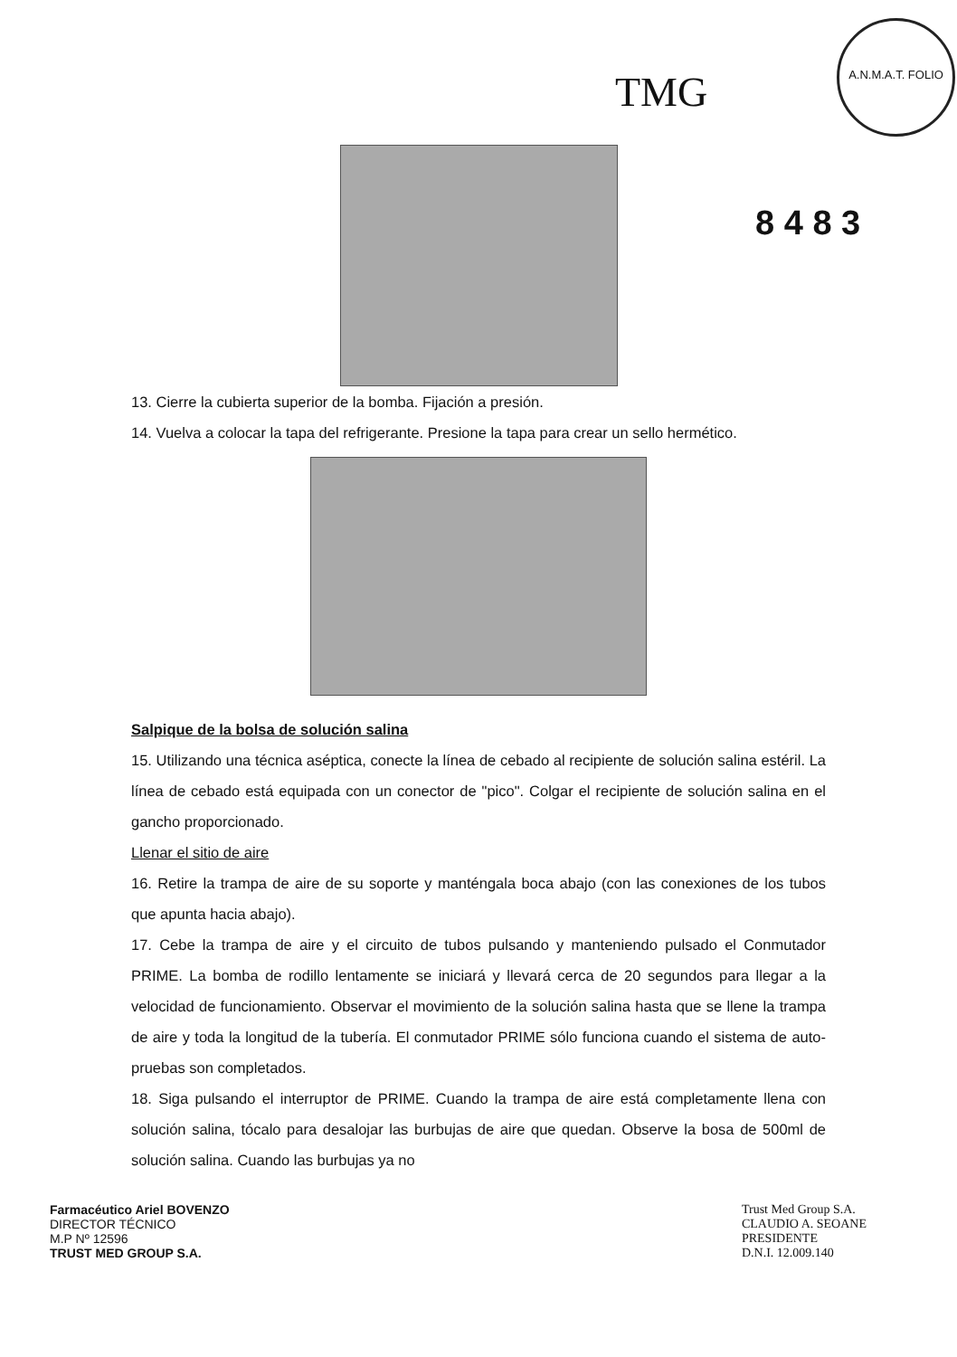TMG
A.N.M.A.T. FOLIO
8 4 8 3
13. Cierre la cubierta superior de la bomba. Fijación a presión.
14. Vuelva a colocar la tapa del refrigerante. Presione la tapa para crear un sello hermético.
Salpique de la bolsa de solución salina
15. Utilizando una técnica aséptica, conecte la línea de cebado al recipiente de solución salina estéril. La línea de cebado está equipada con un conector de "pico". Colgar el recipiente de solución salina en el gancho proporcionado.
Llenar el sitio de aire
16. Retire la trampa de aire de su soporte y manténgala boca abajo (con las conexiones de los tubos que apunta hacia abajo).
17. Cebe la trampa de aire y el circuito de tubos pulsando y manteniendo pulsado el Conmutador PRIME. La bomba de rodillo lentamente se iniciará y llevará cerca de 20 segundos para llegar a la velocidad de funcionamiento. Observar el movimiento de la solución salina hasta que se llene la trampa de aire y toda la longitud de la tubería. El conmutador PRIME sólo funciona cuando el sistema de auto-pruebas son completados.
18. Siga pulsando el interruptor de PRIME. Cuando la trampa de aire está completamente llena con solución salina, tócalo para desalojar las burbujas de aire que quedan. Observe la bosa de 500ml de solución salina. Cuando las burbujas ya no
Farmacéutico Ariel BOVENZO
DIRECTOR TÉCNICO
M.P Nº 12596
TRUST MED GROUP S.A.
Trust Med Group S.A.
CLAUDIO A. SEOANE
PRESIDENTE
D.N.I. 12.009.140